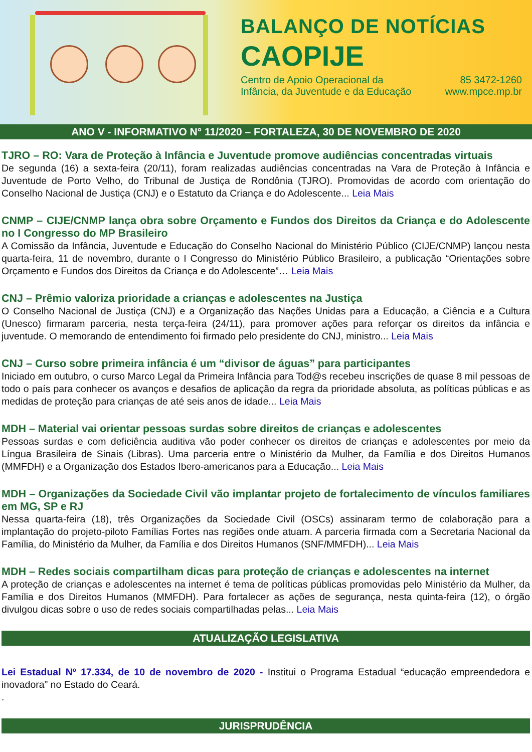BALANÇO DE NOTÍCIAS
CAOPIJE
Centro de Apoio Operacional da
Infância, da Juventude e da Educação
85 3472-1260
www.mpce.mp.br
ANO V - INFORMATIVO N° 11/2020 – FORTALEZA, 30 DE NOVEMBRO DE 2020
TJRO – RO: Vara de Proteção à Infância e Juventude promove audiências concentradas virtuais
De segunda (16) a sexta-feira (20/11), foram realizadas audiências concentradas na Vara de Proteção à Infância e Juventude de Porto Velho, do Tribunal de Justiça de Rondônia (TJRO). Promovidas de acordo com orientação do Conselho Nacional de Justiça (CNJ) e o Estatuto da Criança e do Adolescente... Leia Mais
CNMP – CIJE/CNMP lança obra sobre Orçamento e Fundos dos Direitos da Criança e do Adolescente no I Congresso do MP Brasileiro
A Comissão da Infância, Juventude e Educação do Conselho Nacional do Ministério Público (CIJE/CNMP) lançou nesta quarta-feira, 11 de novembro, durante o I Congresso do Ministério Público Brasileiro, a publicação “Orientações sobre Orçamento e Fundos dos Direitos da Criança e do Adolescente”… Leia Mais
CNJ – Prêmio valoriza prioridade a crianças e adolescentes na Justiça
O Conselho Nacional de Justiça (CNJ) e a Organização das Nações Unidas para a Educação, a Ciência e a Cultura (Unesco) firmaram parceria, nesta terça-feira (24/11), para promover ações para reforçar os direitos da infância e juventude. O memorando de entendimento foi firmado pelo presidente do CNJ, ministro... Leia Mais
CNJ – Curso sobre primeira infância é um “divisor de águas” para participantes
Iniciado em outubro, o curso Marco Legal da Primeira Infância para Tod@s recebeu inscrições de quase 8 mil pessoas de todo o país para conhecer os avanços e desafios de aplicação da regra da prioridade absoluta, as políticas públicas e as medidas de proteção para crianças de até seis anos de idade... Leia Mais
MDH – Material vai orientar pessoas surdas sobre direitos de crianças e adolescentes
Pessoas surdas e com deficiência auditiva vão poder conhecer os direitos de crianças e adolescentes por meio da Língua Brasileira de Sinais (Libras). Uma parceria entre o Ministério da Mulher, da Família e dos Direitos Humanos (MMFDH) e a Organização dos Estados Ibero-americanos para a Educação... Leia Mais
MDH – Organizações da Sociedade Civil vão implantar projeto de fortalecimento de vínculos familiares em MG, SP e RJ
Nessa quarta-feira (18), três Organizações da Sociedade Civil (OSCs) assinaram termo de colaboração para a implantação do projeto-piloto Famílias Fortes nas regiões onde atuam. A parceria firmada com a Secretaria Nacional da Família, do Ministério da Mulher, da Família e dos Direitos Humanos (SNF/MMFDH)... Leia Mais
MDH – Redes sociais compartilham dicas para proteção de crianças e adolescentes na internet
A proteção de crianças e adolescentes na internet é tema de políticas públicas promovidas pelo Ministério da Mulher, da Família e dos Direitos Humanos (MMFDH). Para fortalecer as ações de segurança, nesta quinta-feira (12), o órgão divulgou dicas sobre o uso de redes sociais compartilhadas pelas... Leia Mais
ATUALIZAÇÃO LEGISLATIVA
Lei Estadual Nº 17.334, de 10 de novembro de 2020 - Institui o Programa Estadual “educação empreendedora e inovadora” no Estado do Ceará.
.
JURISPRUDÊNCIA